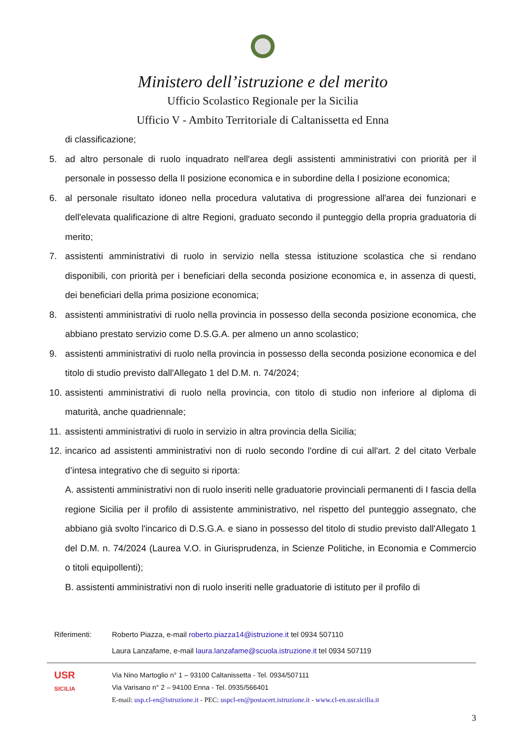Ministero dell’istruzione e del merito
Ufficio Scolastico Regionale per la Sicilia
Ufficio V - Ambito Territoriale di Caltanissetta ed Enna
di classificazione;
5. ad altro personale di ruolo inquadrato nell'area degli assistenti amministrativi con priorità per il personale in possesso della II posizione economica e in subordine della I posizione economica;
6. al personale risultato idoneo nella procedura valutativa di progressione all'area dei funzionari e dell'elevata qualificazione di altre Regioni, graduato secondo il punteggio della propria graduatoria di merito;
7. assistenti amministrativi di ruolo in servizio nella stessa istituzione scolastica che si rendano disponibili, con priorità per i beneficiari della seconda posizione economica e, in assenza di questi, dei beneficiari della prima posizione economica;
8. assistenti amministrativi di ruolo nella provincia in possesso della seconda posizione economica, che abbiano prestato servizio come D.S.G.A. per almeno un anno scolastico;
9. assistenti amministrativi di ruolo nella provincia in possesso della seconda posizione economica e del titolo di studio previsto dall'Allegato 1 del D.M. n. 74/2024;
10. assistenti amministrativi di ruolo nella provincia, con titolo di studio non inferiore al diploma di maturità, anche quadriennale;
11. assistenti amministrativi di ruolo in servizio in altra provincia della Sicilia;
12. incarico ad assistenti amministrativi non di ruolo secondo l'ordine di cui all'art. 2 del citato Verbale d’intesa integrativo che di seguito si riporta:
A. assistenti amministrativi non di ruolo inseriti nelle graduatorie provinciali permanenti di I fascia della regione Sicilia per il profilo di assistente amministrativo, nel rispetto del punteggio assegnato, che abbiano già svolto l'incarico di D.S.G.A. e siano in possesso del titolo di studio previsto dall'Allegato 1 del D.M. n. 74/2024 (Laurea V.O. in Giurisprudenza, in Scienze Politiche, in Economia e Commercio o titoli equipollenti);
B. assistenti amministrativi non di ruolo inseriti nelle graduatorie di istituto per il profilo di
Riferimenti: Roberto Piazza, e-mail roberto.piazza14@istruzione.it tel 0934 507110
Laura Lanzafame, e-mail laura.lanzafame@scuola.istruzione.it tel 0934 507119
USR
SICILIA
Via Nino Martoglio n° 1 – 93100 Caltanissetta - Tel. 0934/507111
Via Varisano n° 2 – 94100 Enna - Tel. 0935/566401
E-mail: usp.cl-en@istruzione.it - PEC: uspcl-en@postacert.istruzione.it - www.cl-en.usr.sicilia.it
3